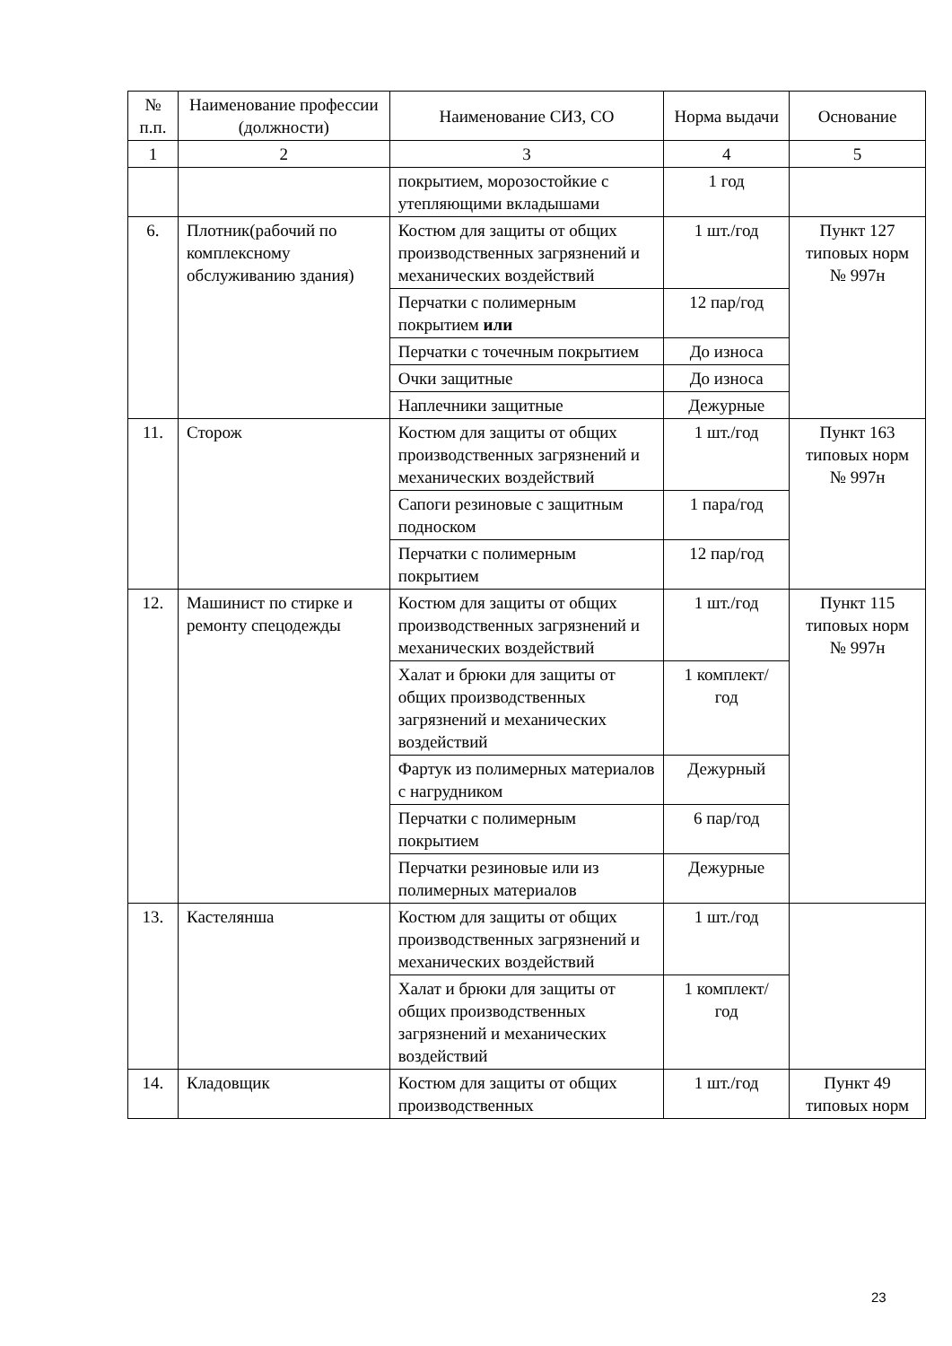| № п.п. | Наименование профессии (должности) | Наименование СИЗ, СО | Норма выдачи | Основание |
| --- | --- | --- | --- | --- |
| 1 | 2 | 3 | 4 | 5 |
| | | покрытием, морозостойкие с утепляющими вкладышами | 1 год | |
| 6. | Плотник(рабочий по комплексному обслуживанию здания) | Костюм для защиты от общих производственных загрязнений и механических воздействий | 1 шт./год | Пункт 127 типовых норм № 997н |
| | | Перчатки с полимерным покрытием или | 12 пар/год | |
| | | Перчатки с точечным покрытием | До износа | |
| | | Очки защитные | До износа | |
| | | Наплечники защитные | Дежурные | |
| 11. | Сторож | Костюм для защиты от общих производственных загрязнений и механических воздействий | 1 шт./год | Пункт 163 типовых норм № 997н |
| | | Сапоги резиновые с защитным подноском | 1 пара/год | |
| | | Перчатки с полимерным покрытием | 12 пар/год | |
| 12. | Машинист по стирке и ремонту спецодежды | Костюм для защиты от общих производственных загрязнений и механических воздействий | 1 шт./год | Пункт 115 типовых норм № 997н |
| | | Халат и брюки для защиты от общих производственных загрязнений и механических воздействий | 1 комплект/ год | |
| | | Фартук из полимерных материалов с нагрудником | Дежурный | |
| | | Перчатки с полимерным покрытием | 6 пар/год | |
| | | Перчатки резиновые или из полимерных материалов | Дежурные | |
| 13. | Кастелянша | Костюм для защиты от общих производственных загрязнений и механических воздействий | 1 шт./год | |
| | | Халат и брюки для защиты от общих производственных загрязнений и механических воздействий | 1 комплект/ год | |
| 14. | Кладовщик | Костюм для защиты от общих производственных | 1 шт./год | Пункт 49 типовых норм |
23